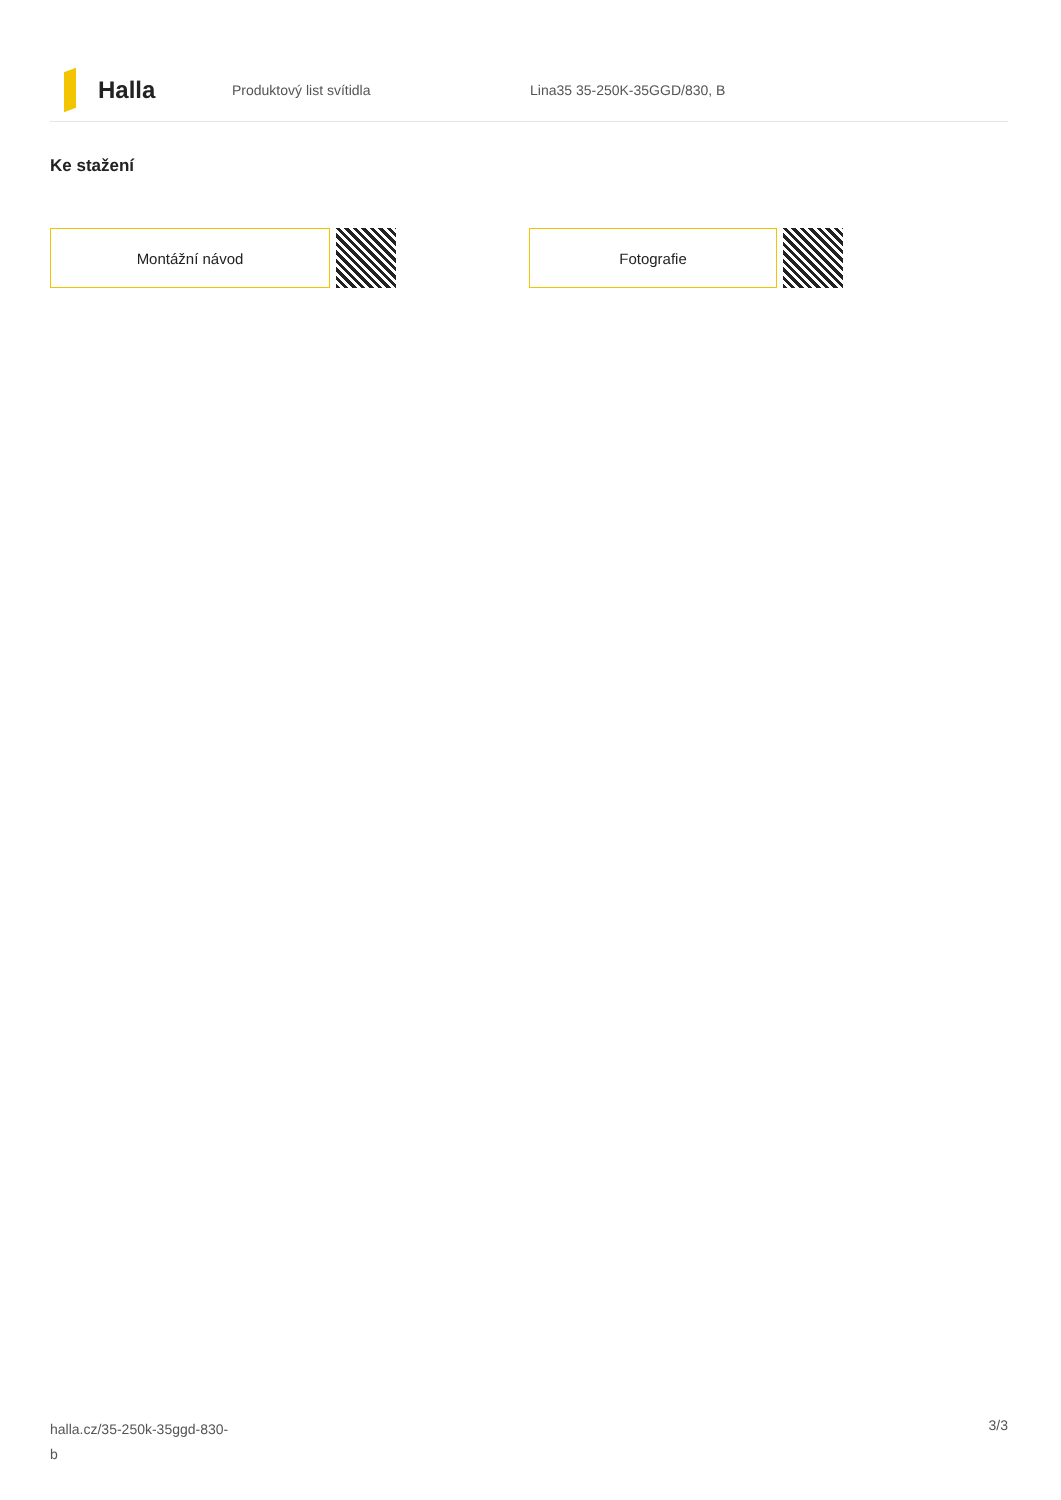Halla
Produktový list svítidla Lina35 35-250K-35GGD/830, B
Ke stažení
Montážní návod Fotografie
halla.cz/35-250k-35ggd-830-
b
3/3